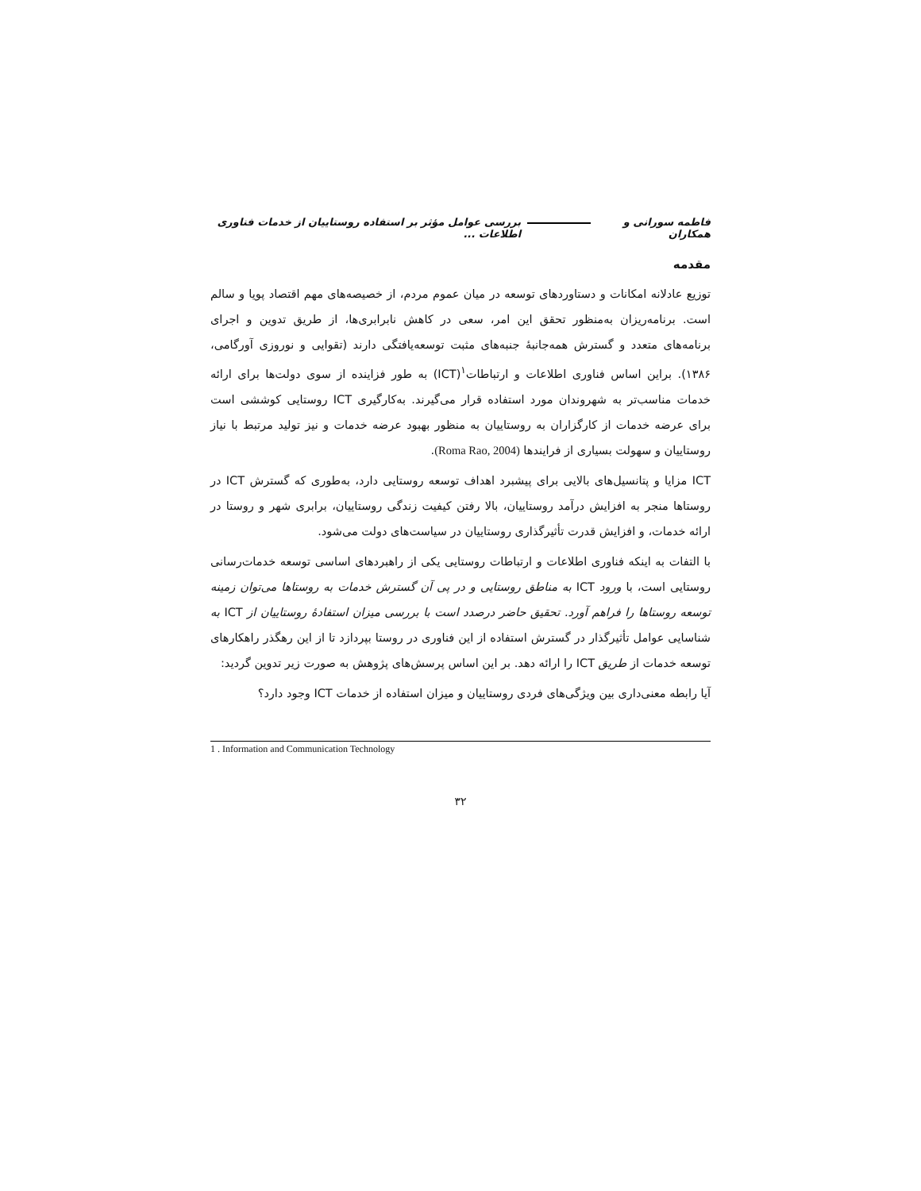فاطمه سورانی و همکاران بررسی عوامل مؤثر بر استفاده روستاییان از خدمات فناوری اطلاعات ...
مقدمه
توزیع عادلانه امکانات و دستاوردهای توسعه در میان عموم مردم، از خصیصه‌های مهم اقتصاد پویا و سالم است. برنامه‌ریزان به‌منظور تحقق این امر، سعی در کاهش نابرابری‌ها، از طریق تدوین و اجرای برنامه‌های متعدد و گسترش همه‌جانبهٔ جنبه‌های مثبت توسعه‌یافتگی دارند (تقوایی و نوروزی آورگامی، ۱۳۸۶). براین اساس فناوری اطلاعات و ارتباطات<sup>۱</sup>(ICT) به طور فزاینده از سوی دولت‌ها برای ارائه خدمات مناسب‌تر به شهروندان مورد استفاده قرار می‌گیرند. به‌کارگیری ICT روستایی کوششی است برای عرضه خدمات از کارگزاران به روستاییان به منظور بهبود عرضه خدمات و نیز تولید مرتبط با نیاز روستاییان و سهولت بسیاری از فرایندها (Roma Rao, 2004).
ICT مزایا و پتانسیل‌های بالایی برای پیشبرد اهداف توسعه روستایی دارد، به‌طوری که گسترش ICT در روستاها منجر به افزایش درآمد روستاییان، بالا رفتن کیفیت زندگی روستاییان، برابری شهر و روستا در ارائه خدمات، و افزایش قدرت تأثیرگذاری روستاییان در سیاست‌های دولت می‌شود.
با التفات به اینکه فناوری اطلاعات و ارتباطات روستایی یکی از راهبردهای اساسی توسعه خدمات‌رسانی روستایی است، با ورود ICT به مناطق روستایی و در پی آن گسترش خدمات به روستاها می‌توان زمینه توسعه روستاها را فراهم آورد. تحقیق حاضر درصدد است با بررسی میزان استفادهٔ روستاییان از ICT به شناسایی عوامل تأثیرگذار در گسترش استفاده از این فناوری در روستا بپردازد تا از این رهگذر راهکارهای توسعه خدمات از طریق ICT را ارائه دهد. بر این اساس پرسش‌های پژوهش به صورت زیر تدوین گردید:
آیا رابطه معنی‌داری بین ویژگی‌های فردی روستاییان و میزان استفاده از خدمات ICT وجود دارد؟
1 . Information and Communication Technology
۳۲